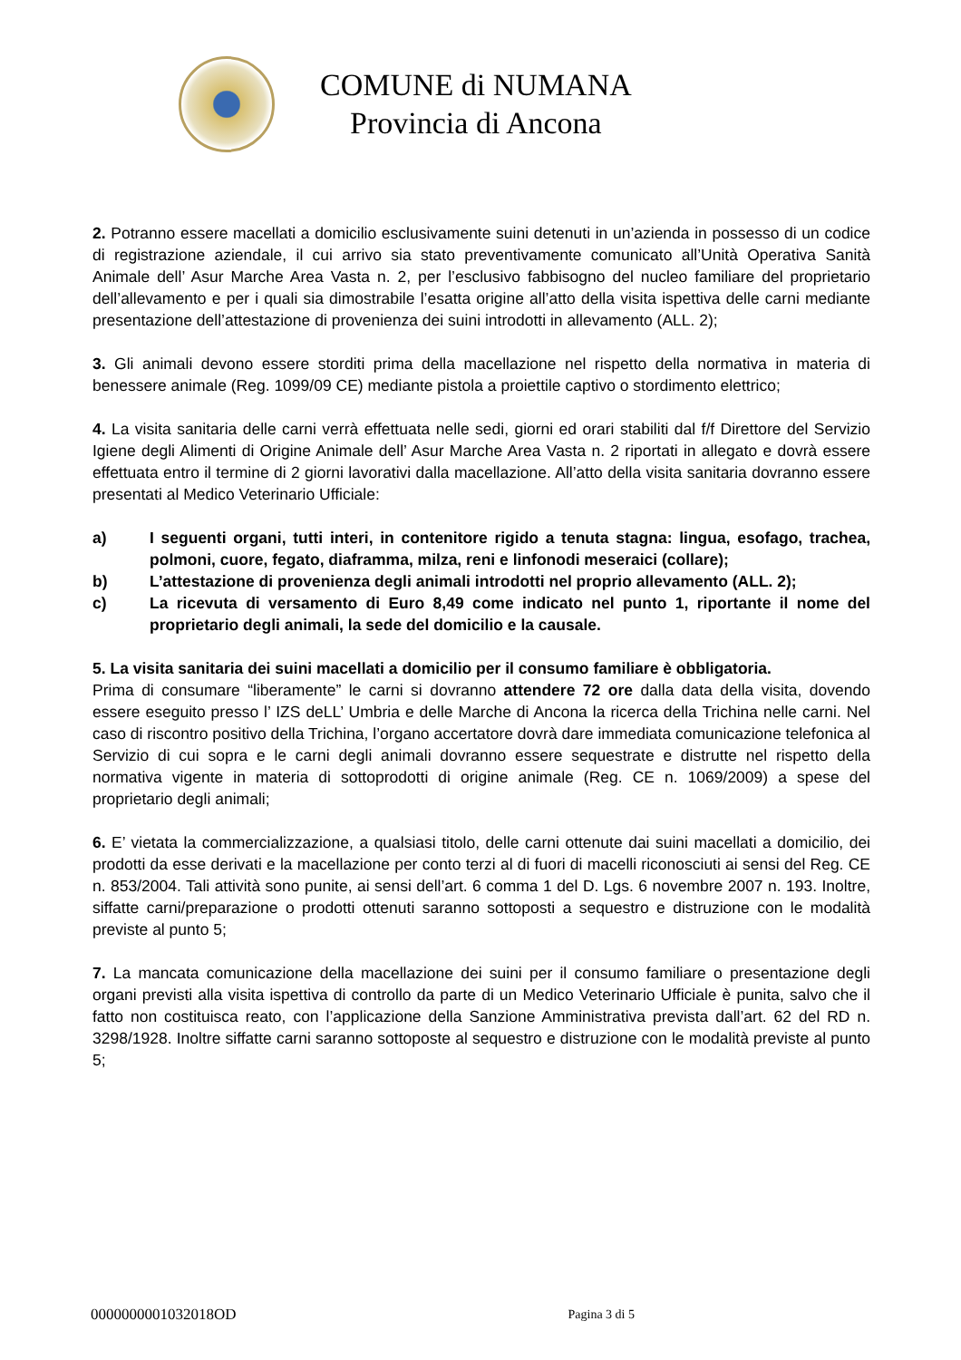COMUNE di NUMANA
Provincia di Ancona
2. Potranno essere macellati a domicilio esclusivamente suini detenuti in un’azienda in possesso di un codice di registrazione aziendale, il cui arrivo sia stato preventivamente comunicato all’Unità Operativa Sanità Animale dell’ Asur Marche Area Vasta n. 2, per l’esclusivo fabbisogno del nucleo familiare del proprietario dell’allevamento e per i quali sia dimostrabile l’esatta origine all’atto della visita ispettiva delle carni mediante presentazione dell’attestazione di provenienza dei suini introdotti in allevamento (ALL. 2);
3. Gli animali devono essere storditi prima della macellazione nel rispetto della normativa in materia di benessere animale (Reg. 1099/09 CE) mediante pistola a proiettile captivo o stordimento elettrico;
4. La visita sanitaria delle carni verrà effettuata nelle sedi, giorni ed orari stabiliti dal f/f Direttore del Servizio Igiene degli Alimenti di Origine Animale dell’ Asur Marche Area Vasta n. 2 riportati in allegato e dovrà essere effettuata entro il termine di 2 giorni lavorativi dalla macellazione. All’atto della visita sanitaria dovranno essere presentati al Medico Veterinario Ufficiale:
a) I seguenti organi, tutti interi, in contenitore rigido a tenuta stagna: lingua, esofago, trachea, polmoni, cuore, fegato, diaframma, milza, reni e linfonodi meseraici (collare);
b) L’attestazione di provenienza degli animali introdotti nel proprio allevamento (ALL. 2);
c) La ricevuta di versamento di Euro 8,49 come indicato nel punto 1, riportante il nome del proprietario degli animali, la sede del domicilio e la causale.
5. La visita sanitaria dei suini macellati a domicilio per il consumo familiare è obbligatoria.
Prima di consumare “liberamente” le carni si dovranno attendere 72 ore dalla data della visita, dovendo essere eseguito presso l’ IZS deLL’ Umbria e delle Marche di Ancona la ricerca della Trichina nelle carni. Nel caso di riscontro positivo della Trichina, l’organo accertatore dovrà dare immediata comunicazione telefonica al Servizio di cui sopra e le carni degli animali dovranno essere sequestrate e distrutte nel rispetto della normativa vigente in materia di sottoprodotti di origine animale (Reg. CE n. 1069/2009) a spese del proprietario degli animali;
6. E’ vietata la commercializzazione, a qualsiasi titolo, delle carni ottenute dai suini macellati a domicilio, dei prodotti da esse derivati e la macellazione per conto terzi al di fuori di macelli riconosciuti ai sensi del Reg. CE n. 853/2004. Tali attività sono punite, ai sensi dell’art. 6 comma 1 del D. Lgs. 6 novembre 2007 n. 193. Inoltre, siffatte carni/preparazione o prodotti ottenuti saranno sottoposti a sequestro e distruzione con le modalità previste al punto 5;
7. La mancata comunicazione della macellazione dei suini per il consumo familiare o presentazione degli organi previsti alla visita ispettiva di controllo da parte di un Medico Veterinario Ufficiale è punita, salvo che il fatto non costituisca reato, con l’applicazione della Sanzione Amministrativa prevista dall’art. 62 del RD n. 3298/1928. Inoltre siffatte carni saranno sottoposte al sequestro e distruzione con le modalità previste al punto 5;
0000000001032018OD Pagina 3 di 5